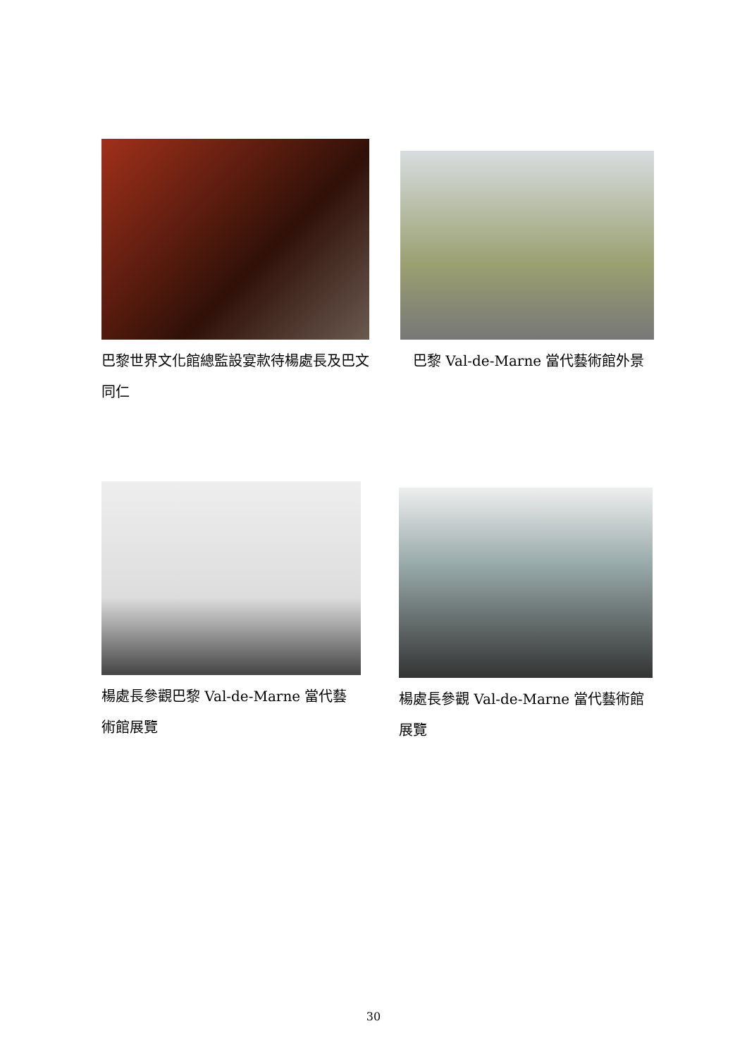巴黎世界文化館總監設宴款待楊處長及巴文同仁 巴黎 Val-de-Marne 當代藝術館外景
楊處長參觀巴黎 Val-de-Marne 當代藝術館展覽 楊處長參觀 Val-de-Marne 當代藝術館展覽
30